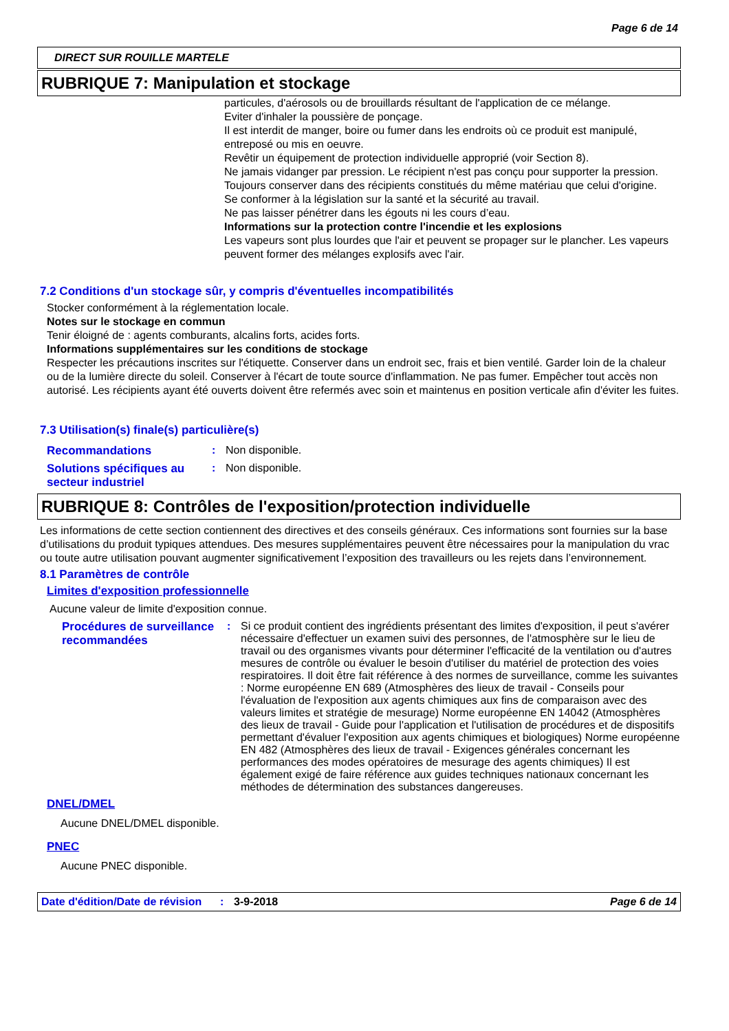Page 6 de 14
DIRECT SUR ROUILLE MARTELE
RUBRIQUE 7: Manipulation et stockage
particules, d'aérosols ou de brouillards résultant de l'application de ce mélange.
Eviter d'inhaler la poussière de ponçage.
Il est interdit de manger, boire ou fumer dans les endroits où ce produit est manipulé, entreposé ou mis en oeuvre.
Revêtir un équipement de protection individuelle approprié (voir Section 8).
Ne jamais vidanger par pression. Le récipient n'est pas conçu pour supporter la pression.
Toujours conserver dans des récipients constitués du même matériau que celui d'origine.
Se conformer à la législation sur la santé et la sécurité au travail.
Ne pas laisser pénétrer dans les égouts ni les cours d’eau.
Informations sur la protection contre l'incendie et les explosions
Les vapeurs sont plus lourdes que l'air et peuvent se propager sur le plancher. Les vapeurs peuvent former des mélanges explosifs avec l'air.
7.2 Conditions d'un stockage sûr, y compris d'éventuelles incompatibilités
Stocker conformément à la réglementation locale.
Notes sur le stockage en commun
Tenir éloigné de : agents comburants, alcalins forts, acides forts.
Informations supplémentaires sur les conditions de stockage
Respecter les précautions inscrites sur l'étiquette. Conserver dans un endroit sec, frais et bien ventilé. Garder loin de la chaleur ou de la lumière directe du soleil. Conserver à l'écart de toute source d'inflammation. Ne pas fumer. Empêcher tout accès non autorisé. Les récipients ayant été ouverts doivent être refermés avec soin et maintenus en position verticale afin d'éviter les fuites.
7.3 Utilisation(s) finale(s) particulière(s)
Recommandations: Non disponible.
Solutions spécifiques au secteur industriel: Non disponible.
RUBRIQUE 8: Contrôles de l'exposition/protection individuelle
Les informations de cette section contiennent des directives et des conseils généraux. Ces informations sont fournies sur la base d’utilisations du produit typiques attendues. Des mesures supplémentaires peuvent être nécessaires pour la manipulation du vrac ou toute autre utilisation pouvant augmenter significativement l’exposition des travailleurs ou les rejets dans l’environnement.
8.1 Paramètres de contrôle
Limites d'exposition professionnelle
Aucune valeur de limite d'exposition connue.
Procédures de surveillance recommandées: Si ce produit contient des ingrédients présentant des limites d'exposition, il peut s'avérer nécessaire d'effectuer un examen suivi des personnes, de l'atmosphère sur le lieu de travail ou des organismes vivants pour déterminer l'efficacité de la ventilation ou d'autres mesures de contrôle ou évaluer le besoin d'utiliser du matériel de protection des voies respiratoires. Il doit être fait référence à des normes de surveillance, comme les suivantes : Norme européenne EN 689 (Atmosphères des lieux de travail - Conseils pour l'évaluation de l'exposition aux agents chimiques aux fins de comparaison avec des valeurs limites et stratégie de mesurage) Norme européenne EN 14042 (Atmosphères des lieux de travail - Guide pour l'application et l'utilisation de procédures et de dispositifs permettant d'évaluer l'exposition aux agents chimiques et biologiques) Norme européenne EN 482 (Atmosphères des lieux de travail - Exigences générales concernant les performances des modes opératoires de mesurage des agents chimiques) Il est également exigé de faire référence aux guides techniques nationaux concernant les méthodes de détermination des substances dangereuses.
DNEL/DMEL
Aucune DNEL/DMEL disponible.
PNEC
Aucune PNEC disponible.
Date d'édition/Date de révision: 3-9-2018 Page 6 de 14